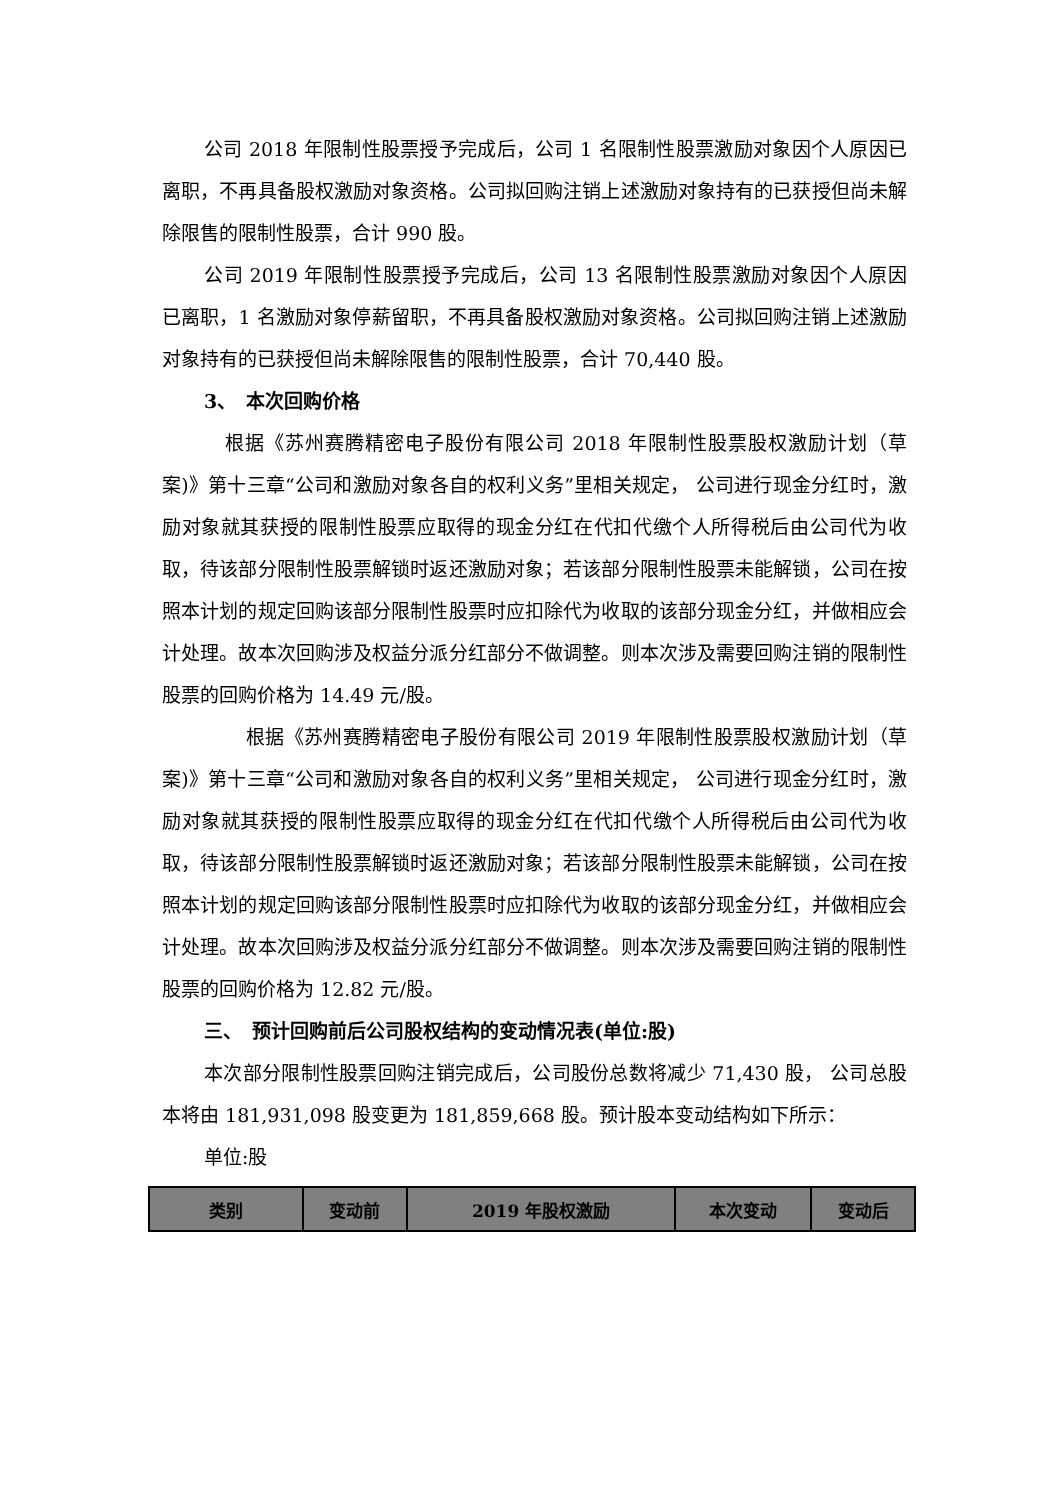公司 2018 年限制性股票授予完成后，公司 1 名限制性股票激励对象因个人原因已离职，不再具备股权激励对象资格。公司拟回购注销上述激励对象持有的已获授但尚未解除限售的限制性股票，合计 990 股。
公司 2019 年限制性股票授予完成后，公司 13 名限制性股票激励对象因个人原因已离职，1 名激励对象停薪留职，不再具备股权激励对象资格。公司拟回购注销上述激励对象持有的已获授但尚未解除限售的限制性股票，合计 70,440 股。
3、　本次回购价格
根据《苏州赛腾精密电子股份有限公司 2018 年限制性股票股权激励计划（草案)》第十三章“公司和激励对象各自的权利义务”里相关规定， 公司进行现金分红时，激励对象就其获授的限制性股票应取得的现金分红在代扣代缴个人所得税后由公司代为收取，待该部分限制性股票解锁时返还激励对象；若该部分限制性股票未能解锁，公司在按照本计划的规定回购该部分限制性股票时应扣除代为收取的该部分现金分红，并做相应会计处理。故本次回购涉及权益分派分红部分不做调整。则本次涉及需要回购注销的限制性股票的回购价格为 14.49 元/股。
根据《苏州赛腾精密电子股份有限公司 2019 年限制性股票股权激励计划（草案)》第十三章“公司和激励对象各自的权利义务”里相关规定， 公司进行现金分红时，激励对象就其获授的限制性股票应取得的现金分红在代扣代缴个人所得税后由公司代为收取，待该部分限制性股票解锁时返还激励对象；若该部分限制性股票未能解锁，公司在按照本计划的规定回购该部分限制性股票时应扣除代为收取的该部分现金分红，并做相应会计处理。故本次回购涉及权益分派分红部分不做调整。则本次涉及需要回购注销的限制性股票的回购价格为 12.82 元/股。
三、　预计回购前后公司股权结构的变动情况表(单位:股)
本次部分限制性股票回购注销完成后，公司股份总数将减少 71,430 股， 公司总股本将由 181,931,098 股变更为 181,859,668 股。预计股本变动结构如下所示：
单位:股
| 类别 | 变动前 | 2019 年股权激励 | 本次变动 | 变动后 |
| --- | --- | --- | --- | --- |